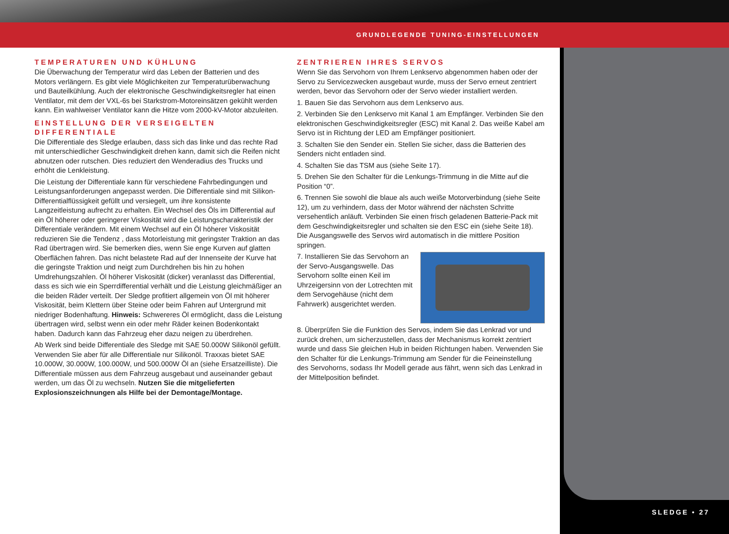GRUNDLEGENDE TUNING-EINSTELLUNGEN
TEMPERATUREN UND KÜHLUNG
Die Überwachung der Temperatur wird das Leben der Batterien und des Motors verlängern. Es gibt viele Möglichkeiten zur Temperaturüberwachung und Bauteilkühlung. Auch der elektronische Geschwindigkeitsregler hat einen Ventilator, mit dem der VXL-6s bei Starkstrom-Motoreinsätzen gekühlt werden kann. Ein wahlweiser Ventilator kann die Hitze vom 2000-kV-Motor abzuleiten.
EINSTELLUNG DER VERSEIGELTEN DIFFERENTIALE
Die Differentiale des Sledge erlauben, dass sich das linke und das rechte Rad mit unterschiedlicher Geschwindigkeit drehen kann, damit sich die Reifen nicht abnutzen oder rutschen. Dies reduziert den Wenderadius des Trucks und erhöht die Lenkleistung.
Die Leistung der Differentiale kann für verschiedene Fahrbedingungen und Leistungsanforderungen angepasst werden. Die Differentiale sind mit Silikon-Differentialflüssigkeit gefüllt und versiegelt, um ihre konsistente Langzeitleistung aufrecht zu erhalten. Ein Wechsel des Öls im Differential auf ein Öl höherer oder geringerer Viskosität wird die Leistungscharakteristik der Differentiale verändern. Mit einem Wechsel auf ein Öl höherer Viskosität reduzieren Sie die Tendenz , dass Motorleistung mit geringster Traktion an das Rad übertragen wird. Sie bemerken dies, wenn Sie enge Kurven auf glatten Oberflächen fahren. Das nicht belastete Rad auf der Innenseite der Kurve hat die geringste Traktion und neigt zum Durchdrehen bis hin zu hohen Umdrehungszahlen. Öl höherer Viskosität (dicker) veranlasst das Differential, dass es sich wie ein Sperrdifferential verhält und die Leistung gleichmäßiger an die beiden Räder verteilt. Der Sledge profitiert allgemein von Öl mit höherer Viskosität, beim Klettern über Steine oder beim Fahren auf Untergrund mit niedriger Bodenhaftung. Hinweis: Schwereres Öl ermöglicht, dass die Leistung übertragen wird, selbst wenn ein oder mehr Räder keinen Bodenkontakt haben. Dadurch kann das Fahrzeug eher dazu neigen zu überdrehen.
Ab Werk sind beide Differentiale des Sledge mit SAE 50.000W Silikonöl gefüllt. Verwenden Sie aber für alle Differentiale nur Silikonöl. Traxxas bietet SAE 10.000W, 30.000W, 100.000W, und 500.000W Öl an (siehe Ersatzeilliste). Die Differentiale müssen aus dem Fahrzeug ausgebaut und auseinander gebaut werden, um das Öl zu wechseln. Nutzen Sie die mitgelieferten Explosionszeichnungen als Hilfe bei der Demontage/Montage.
ZENTRIEREN IHRES SERVOS
Wenn Sie das Servohorn von Ihrem Lenkservo abgenommen haben oder der Servo zu Servicezwecken ausgebaut wurde, muss der Servo erneut zentriert werden, bevor das Servohorn oder der Servo wieder installiert werden.
1. Bauen Sie das Servohorn aus dem Lenkservo aus.
2. Verbinden Sie den Lenkservo mit Kanal 1 am Empfänger. Verbinden Sie den elektronischen Geschwindigkeitsregler (ESC) mit Kanal 2. Das weiße Kabel am Servo ist in Richtung der LED am Empfänger positioniert.
3. Schalten Sie den Sender ein. Stellen Sie sicher, dass die Batterien des Senders nicht entladen sind.
4. Schalten Sie das TSM aus (siehe Seite 17).
5. Drehen Sie den Schalter für die Lenkungs-Trimmung in die Mitte auf die Position “0”.
6. Trennen Sie sowohl die blaue als auch weiße Motorverbindung (siehe Seite 12), um zu verhindern, dass der Motor während der nächsten Schritte versehentlich anläuft. Verbinden Sie einen frisch geladenen Batterie-Pack mit dem Geschwindigkeitsregler und schalten sie den ESC ein (siehe Seite 18). Die Ausgangswelle des Servos wird automatisch in die mittlere Position springen.
7. Installieren Sie das Servohorn an der Servo-Ausgangswelle. Das Servohorn sollte einen Keil im Uhrzeigersinn von der Lotrechten mit dem Servogehäuse (nicht dem Fahrwerk) ausgerichtet werden.
8. Überprüfen Sie die Funktion des Servos, indem Sie das Lenkrad vor und zurück drehen, um sicherzustellen, dass der Mechanismus korrekt zentriert wurde und dass Sie gleichen Hub in beiden Richtungen haben. Verwenden Sie den Schalter für die Lenkungs-Trimmung am Sender für die Feineinstellung des Servohorns, sodass Ihr Modell gerade aus fährt, wenn sich das Lenkrad in der Mittelposition befindet.
SLEDGE • 27